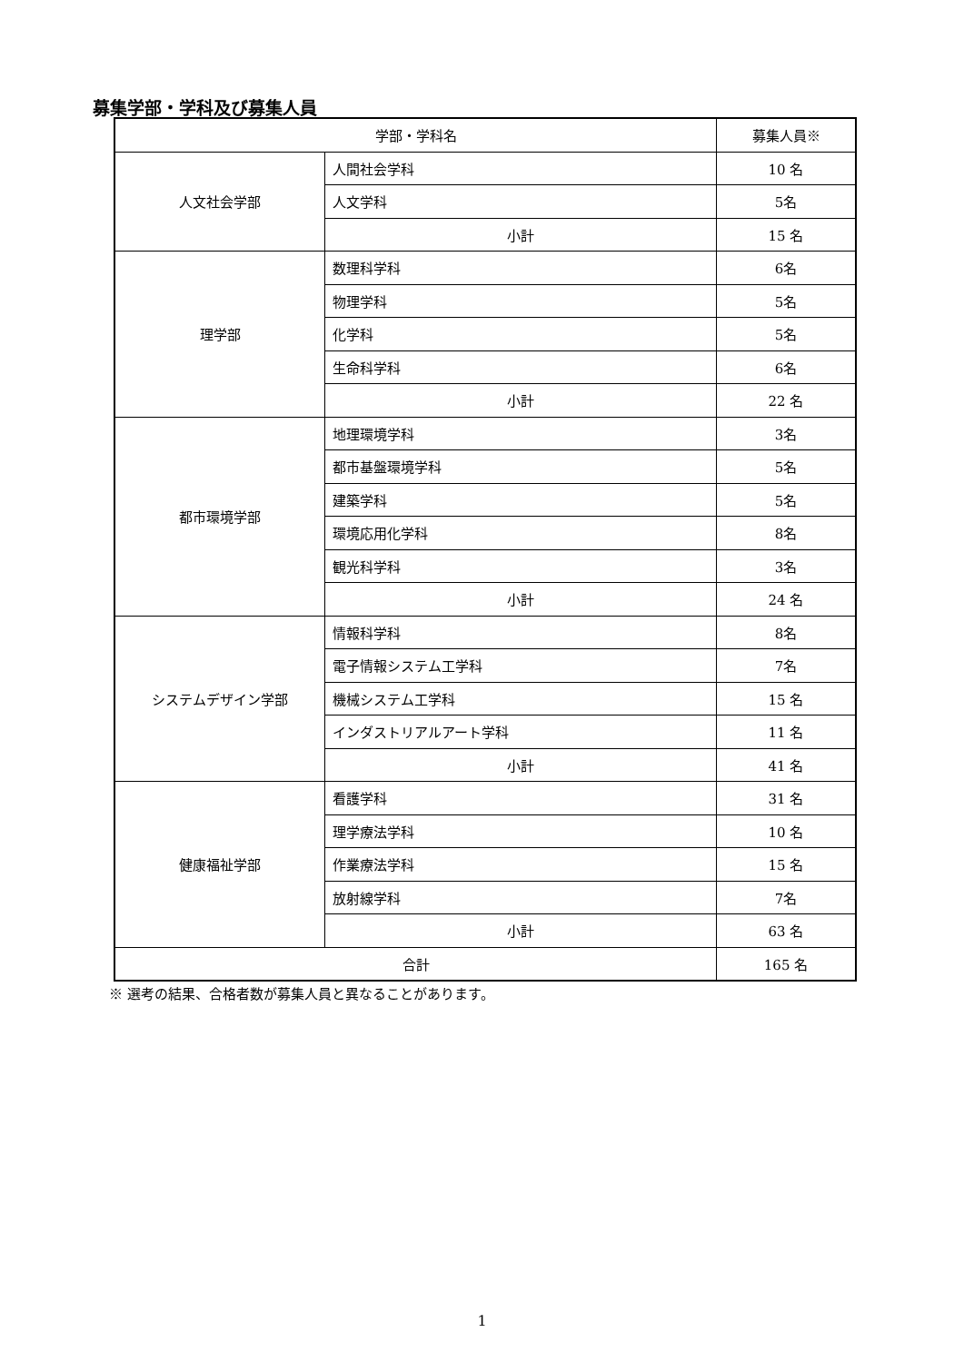募集学部・学科及び募集人員
| 学部・学科名 | | 募集人員※ |
| --- | --- | --- |
| 人文社会学部 | 人間社会学科 | 10 名 |
| | 人文学科 | 5名 |
| | 小計 | 15 名 |
| 理学部 | 数理科学科 | 6名 |
| | 物理学科 | 5名 |
| | 化学科 | 5名 |
| | 生命科学科 | 6名 |
| | 小計 | 22 名 |
| 都市環境学部 | 地理環境学科 | 3名 |
| | 都市基盤環境学科 | 5名 |
| | 建築学科 | 5名 |
| | 環境応用化学科 | 8名 |
| | 観光科学科 | 3名 |
| | 小計 | 24 名 |
| システムデザイン学部 | 情報科学科 | 8名 |
| | 電子情報システム工学科 | 7名 |
| | 機械システム工学科 | 15 名 |
| | インダストリアルアート学科 | 11 名 |
| | 小計 | 41 名 |
| 健康福祉学部 | 看護学科 | 31 名 |
| | 理学療法学科 | 10 名 |
| | 作業療法学科 | 15 名 |
| | 放射線学科 | 7名 |
| | 小計 | 63 名 |
| 合計 | | 165 名 |
※ 選考の結果、合格者数が募集人員と異なることがあります。
1